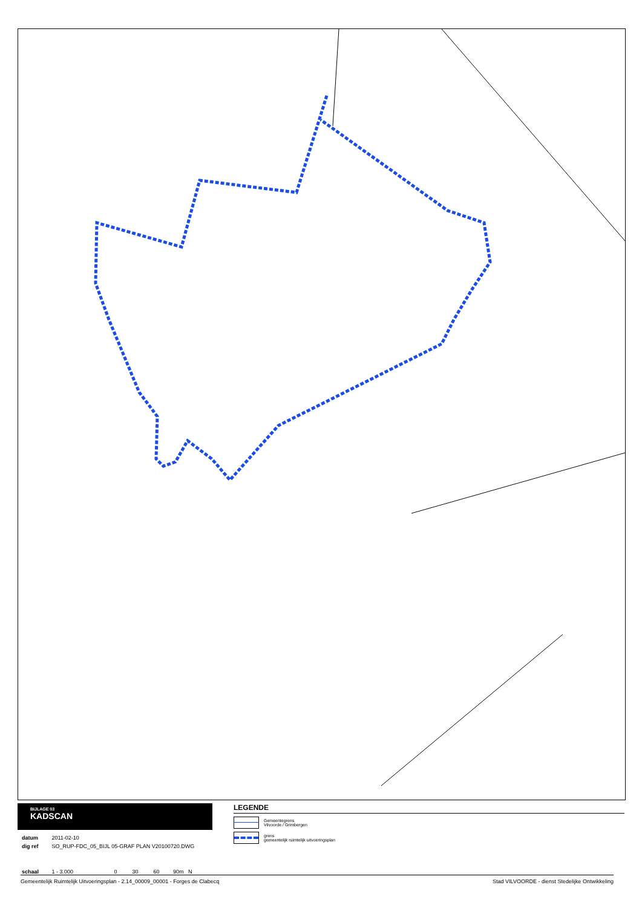BIJLAGE 03
KADSCAN
datum 2011-02-10
dig ref SO_RUP-FDC_05_BIJL 05-GRAF PLAN V20100720.DWG
schaal 1 - 3.000 0 30 60 90m N
LEGENDE
Gemeentegrens
Vilvoorde / Grimbergen
grens
gemeentelijk ruimtelijk uitvoeringsplan
Gemeentelijk Ruimtelijk Uitvoeringsplan - 2.14_00009_00001 - Forges de Clabecq Stad VILVOORDE - dienst Stedelijke Ontwikkeling